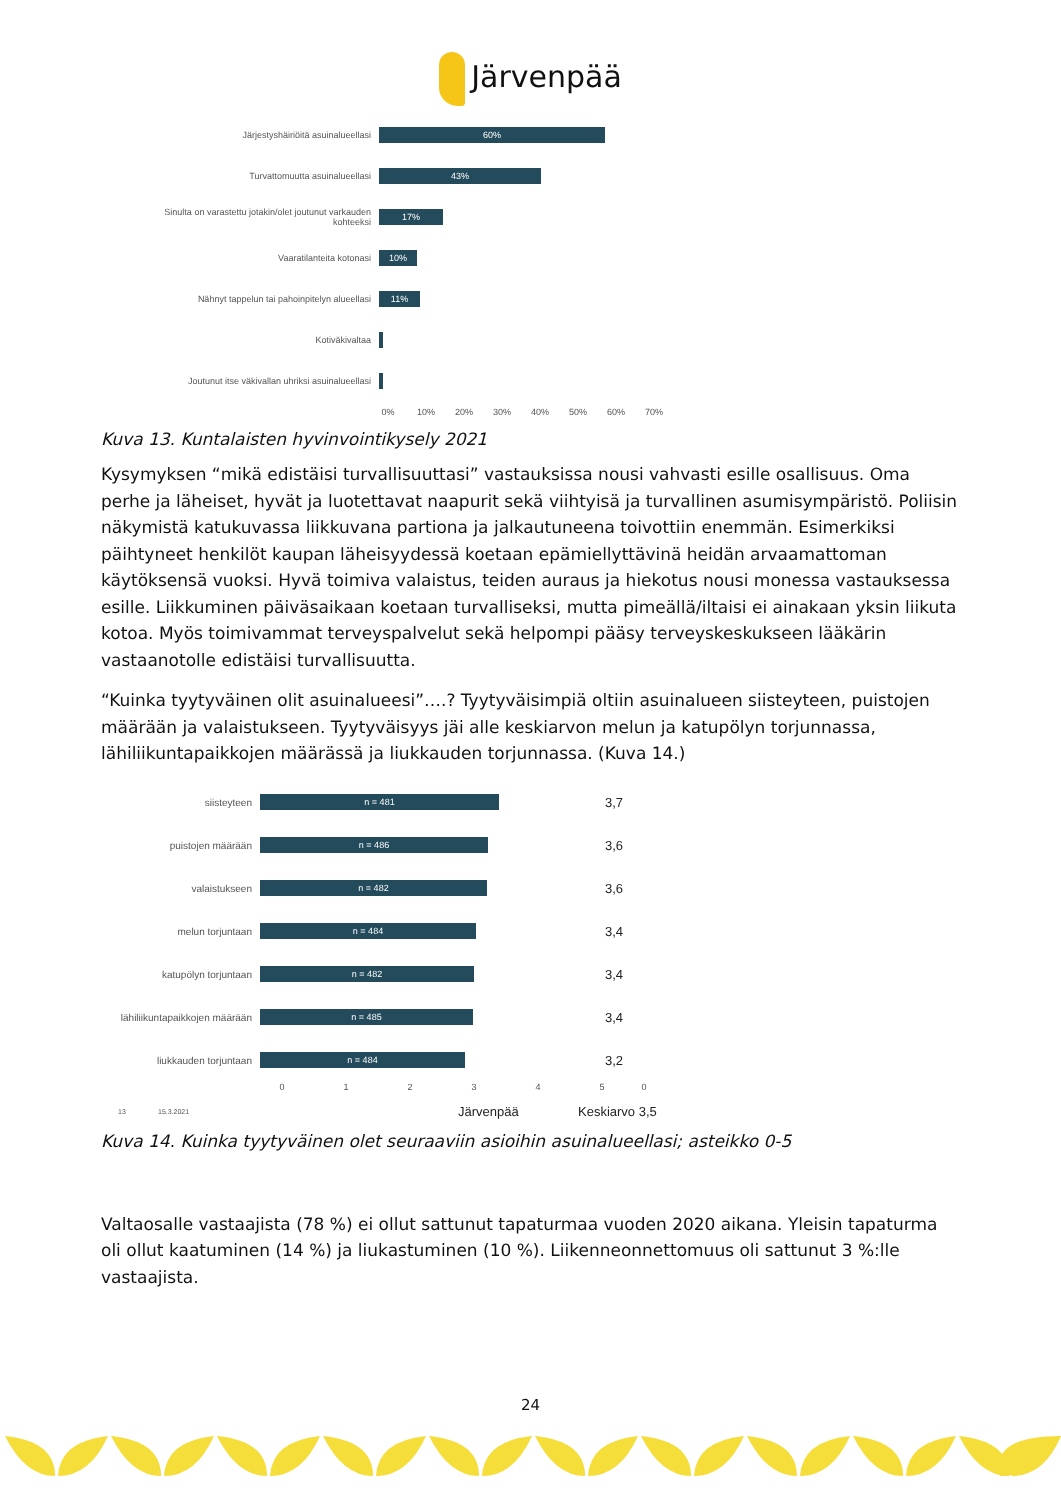Järvenpää
Järjestyshäiriöitä asuinalueellasi
60%
Turvattomuutta asuinalueellasi
43%
Sinulta on varastettu jotakin/olet joutunut varkauden kohteeksi
17%
Vaaratilanteita kotonasi
10%
Nähnyt tappelun tai pahoinpitelyn alueellasi
11%
Kotiväkivaltaa
Joutunut itse väkivallan uhriksi asuinalueellasi
0% 10% 20% 30% 40% 50% 60% 70%
Kuva 13. Kuntalaisten hyvinvointikysely 2021
Kysymyksen “mikä edistäisi turvallisuuttasi” vastauksissa nousi vahvasti esille osallisuus. Oma perhe ja läheiset, hyvät ja luotettavat naapurit sekä viihtyisä ja turvallinen asumisympäristö. Poliisin näkymistä katukuvassa liikkuvana partiona ja jalkautuneena toivottiin enemmän. Esimerkiksi päihtyneet henkilöt kaupan läheisyydessä koetaan epämiellyttävinä heidän arvaamattoman käytöksensä vuoksi. Hyvä toimiva valaistus, teiden auraus ja hiekotus nousi monessa vastauksessa esille. Liikkuminen päiväsaikaan koetaan turvalliseksi, mutta pimeällä/iltaisi ei ainakaan yksin liikuta kotoa. Myös toimivammat terveyspalvelut sekä helpompi pääsy terveyskeskukseen lääkärin vastaanotolle edistäisi turvallisuutta.
“Kuinka tyytyväinen olit asuinalueesi”….? Tyytyväisimpiä oltiin asuinalueen siisteyteen, puistojen määrään ja valaistukseen. Tyytyväisyys jäi alle keskiarvon melun ja katupölyn torjunnassa, lähiliikuntapaikkojen määrässä ja liukkauden torjunnassa. (Kuva 14.)
siisteyteen
n = 481
3,7
puistojen määrään
n = 486
3,6
valaistukseen
n = 482
3,6
melun torjuntaan
n = 484
3,4
katupölyn torjuntaan
n = 482
3,4
lähiliikuntapaikkojen määrään
n = 485
3,4
liukkauden torjuntaan
n = 484
3,2
0 1 2 3 4 5 0
13 15.3.2021 Järvenpää Keskiarvo 3,5
Kuva 14. Kuinka tyytyväinen olet seuraaviin asioihin asuinalueellasi; asteikko 0-5
Valtaosalle vastaajista (78 %) ei ollut sattunut tapaturmaa vuoden 2020 aikana. Yleisin tapaturma oli ollut kaatuminen (14 %) ja liukastuminen (10 %). Liikenneonnettomuus oli sattunut 3 %:lle vastaajista.
24